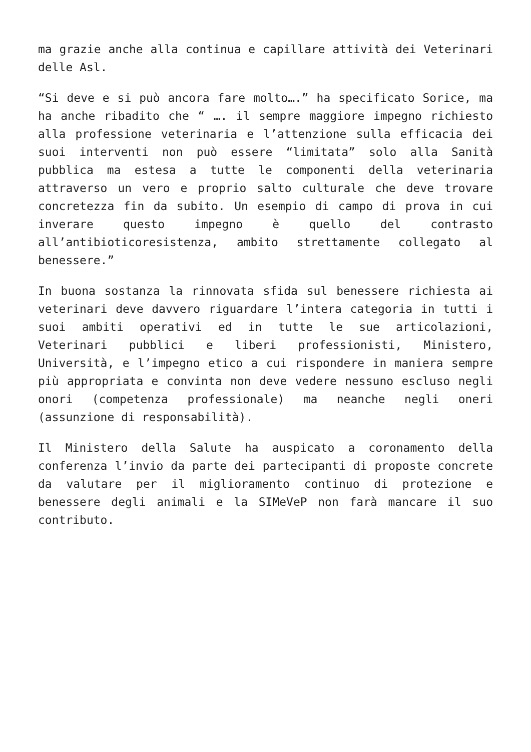ma grazie anche alla continua e capillare attività dei Veterinari delle Asl.
“Si deve e si può ancora fare molto….” ha specificato Sorice, ma ha anche ribadito che “ …. il sempre maggiore impegno richiesto alla professione veterinaria e l’attenzione sulla efficacia dei suoi interventi non può essere “limitata” solo alla Sanità pubblica ma estesa a tutte le componenti della veterinaria attraverso un vero e proprio salto culturale che deve trovare concretezza fin da subito. Un esempio di campo di prova in cui inverare questo impegno è quello del contrasto all’antibioticoresistenza, ambito strettamente collegato al benessere.”
In buona sostanza la rinnovata sfida sul benessere richiesta ai veterinari deve davvero riguardare l’intera categoria in tutti i suoi ambiti operativi ed in tutte le sue articolazioni, Veterinari pubblici e liberi professionisti, Ministero, Università, e l’impegno etico a cui rispondere in maniera sempre più appropriata e convinta non deve vedere nessuno escluso negli onori (competenza professionale) ma neanche negli oneri (assunzione di responsabilità).
Il Ministero della Salute ha auspicato a coronamento della conferenza l’invio da parte dei partecipanti di proposte concrete da valutare per il miglioramento continuo di protezione e benessere degli animali e la SIMeVeP non farà mancare il suo contributo.